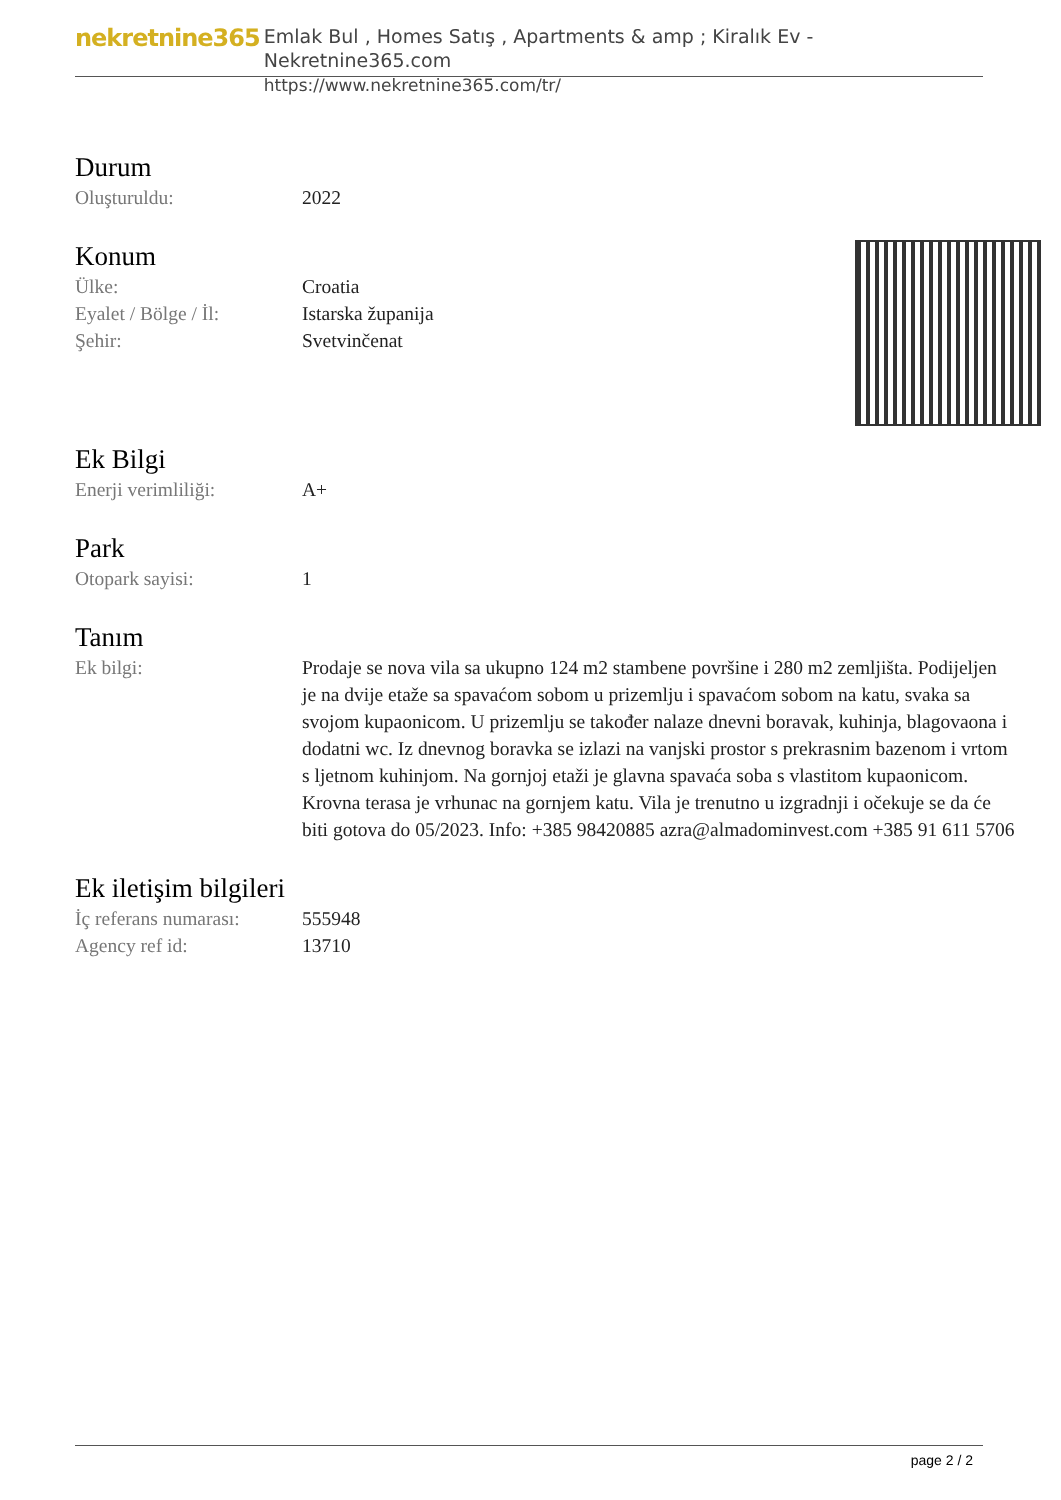nekretnine365
Emlak Bul , Homes Satış , Apartments & amp ; Kiralık Ev - Nekretnine365.com
https://www.nekretnine365.com/tr/
Durum
| Oluşturuldu: | 2022 |
Konum
| Ülke: | Croatia |
| Eyalet / Bölge / İl: | Istarska županija |
| Şehir: | Svetvinčenat |
Ek Bilgi
| Enerji verimliliği: | A+ |
Park
| Otopark sayisi: | 1 |
Tanım
| Ek bilgi: | Prodaje se nova vila sa ukupno 124 m2 stambene površine i 280 m2 zemljišta. Podijeljen je na dvije etaže sa spavaćom sobom u prizemlju i spavaćom sobom na katu, svaka sa svojom kupaonicom. U prizemlju se također nalaze dnevni boravak, kuhinja, blagovaona i dodatni wc. Iz dnevnog boravka se izlazi na vanjski prostor s prekrasnim bazenom i vrtom s ljetnom kuhinjom. Na gornjoj etaži je glavna spavaća soba s vlastitom kupaonicom. Krovna terasa je vrhunac na gornjem katu. Vila je trenutno u izgradnji i očekuje se da će biti gotova do 05/2023. Info: +385 98420885 azra@almadominvest.com +385 91 611 5706 |
Ek iletişim bilgileri
| İç referans numarası: | 555948 |
| Agency ref id: | 13710 |
page 2 / 2